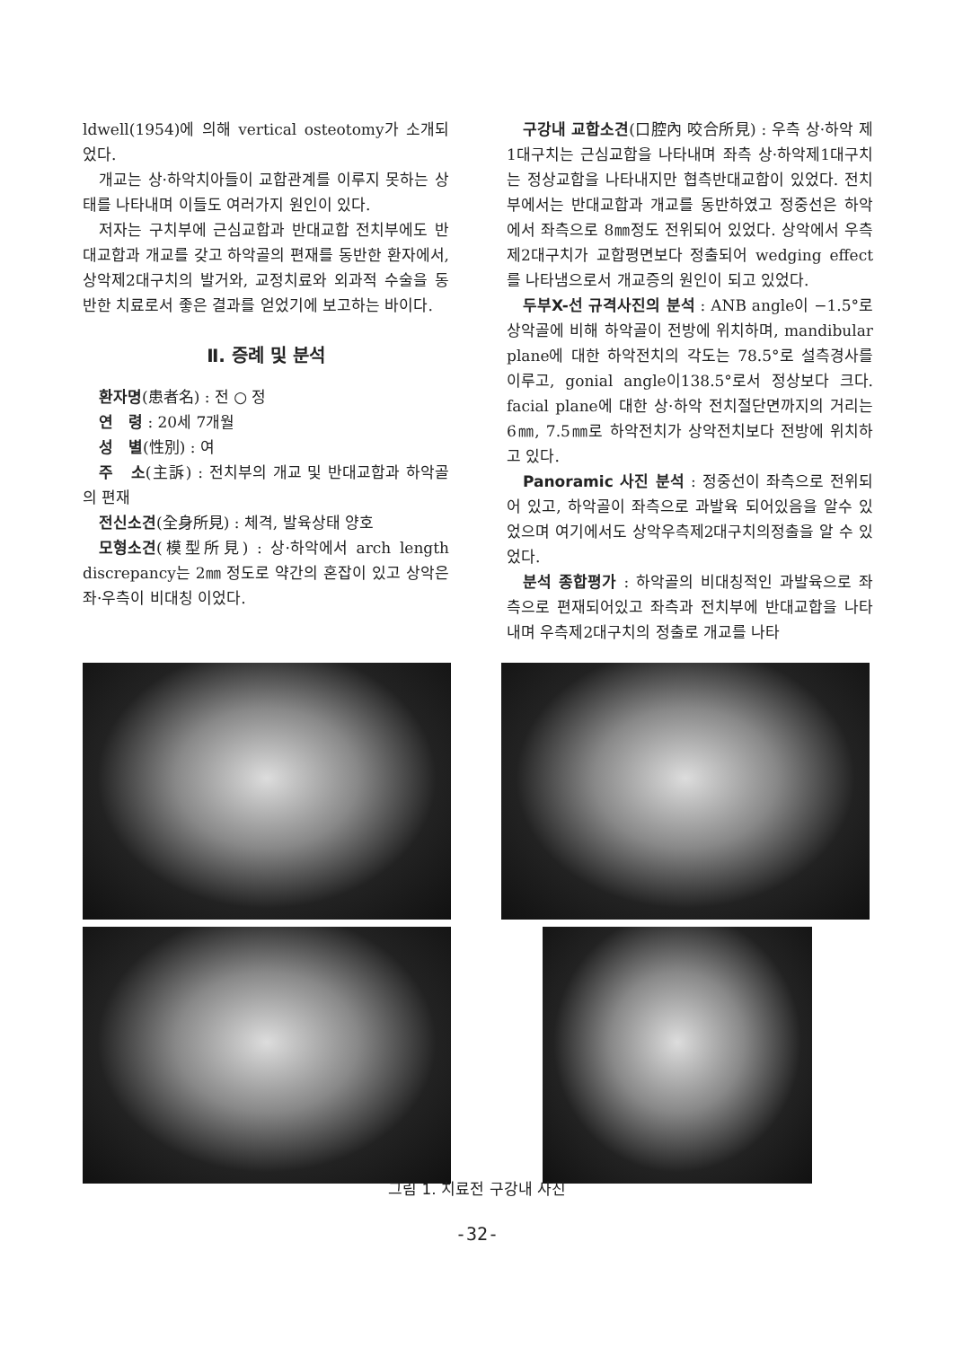ldwell(1954)에 의해 vertical osteotomy가 소개되었다.
개교는 상·하악치아들이 교합관계를 이루지 못하는 상태를 나타내며 이들도 여러가지 원인이 있다.
저자는 구치부에 근심교합과 반대교합 전치부에도 반대교합과 개교를 갖고 하악골의 편재를 동반한 환자에서, 상악제2대구치의 발거와, 교정치료와 외과적 수술을 동반한 치료로서 좋은 결과를 얻었기에 보고하는 바이다.
Ⅱ. 증례 및 분석
환자명(患者名) : 전 ○ 정
연　령 : 20세 7개월
성　별(性別) : 여
주　소(主訴) : 전치부의 개교 및 반대교합과 하악골의 편재
전신소견(全身所見) : 체격, 발육상태 양호
모형소견(模型所見) : 상·하악에서 arch length discrepancy는 2㎜ 정도로 약간의 혼잡이 있고 상악은 좌·우측이 비대칭 이었다.
구강내 교합소견(口腔內 咬合所見) : 우측 상·하악 제1대구치는 근심교합을 나타내며 좌측 상·하악제1대구치는 정상교합을 나타내지만 협측반대교합이 있었다. 전치부에서는 반대교합과 개교를 동반하였고 정중선은 하악에서 좌측으로 8㎜정도 전위되어 있었다. 상악에서 우측제2대구치가 교합평면보다 정출되어 wedging effect를 나타냄으로서 개교증의 원인이 되고 있었다.
두부X-선 규격사진의 분석 : ANB angle이 −1.5°로 상악골에 비해 하악골이 전방에 위치하며, mandibular plane에 대한 하악전치의 각도는 78.5°로 설측경사를 이루고, gonial angle이138.5°로서 정상보다 크다. facial plane에 대한 상·하악 전치절단면까지의 거리는 6㎜, 7.5㎜로 하악전치가 상악전치보다 전방에 위치하고 있다.
Panoramic 사진 분석 : 정중선이 좌측으로 전위되어 있고, 하악골이 좌측으로 과발육 되어있음을 알수 있었으며 여기에서도 상악우측제2대구치의정출을 알 수 있었다.
분석 종합평가 : 하악골의 비대칭적인 과발육으로 좌측으로 편재되어있고 좌측과 전치부에 반대교합을 나타내며 우측제2대구치의 정출로 개교를 나타
그림 1. 치료전 구강내 사진
-32-